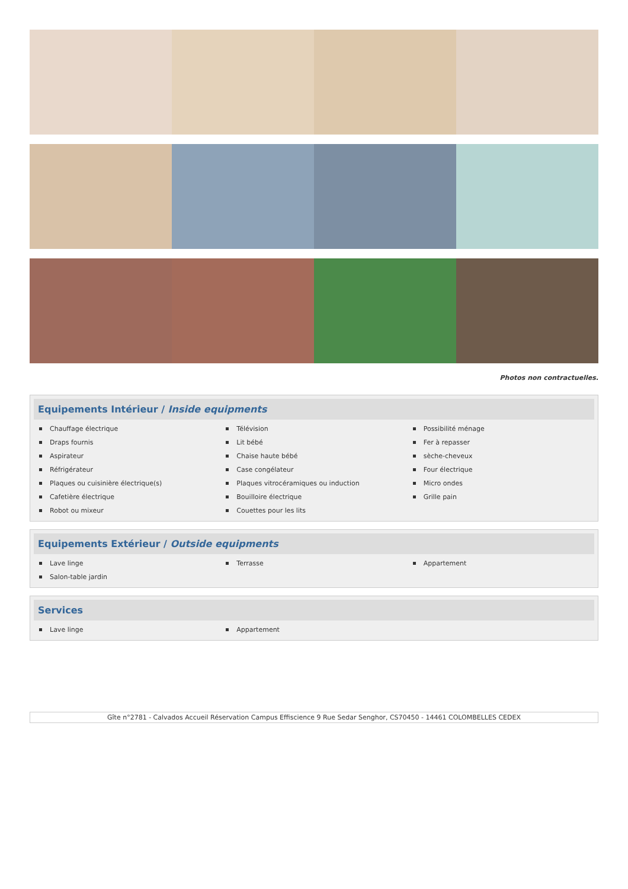Photos non contractuelles.
Equipements Intérieur / Inside equipments
Chauffage électrique
Télévision
Possibilité ménage
Draps fournis
Lit bébé
Fer à repasser
Aspirateur
Chaise haute bébé
sèche-cheveux
Réfrigérateur
Case congélateur
Four électrique
Plaques ou cuisinière électrique(s)
Plaques vitrocéramiques ou induction
Micro ondes
Cafetière électrique
Bouilloire électrique
Grille pain
Robot ou mixeur
Couettes pour les lits
Equipements Extérieur / Outside equipments
Lave linge
Terrasse
Appartement
Salon-table jardin
Services
Lave linge
Appartement
Gîte n°2781 - Calvados Accueil Réservation Campus Effiscience 9 Rue Sedar Senghor, CS70450 - 14461 COLOMBELLES CEDEX